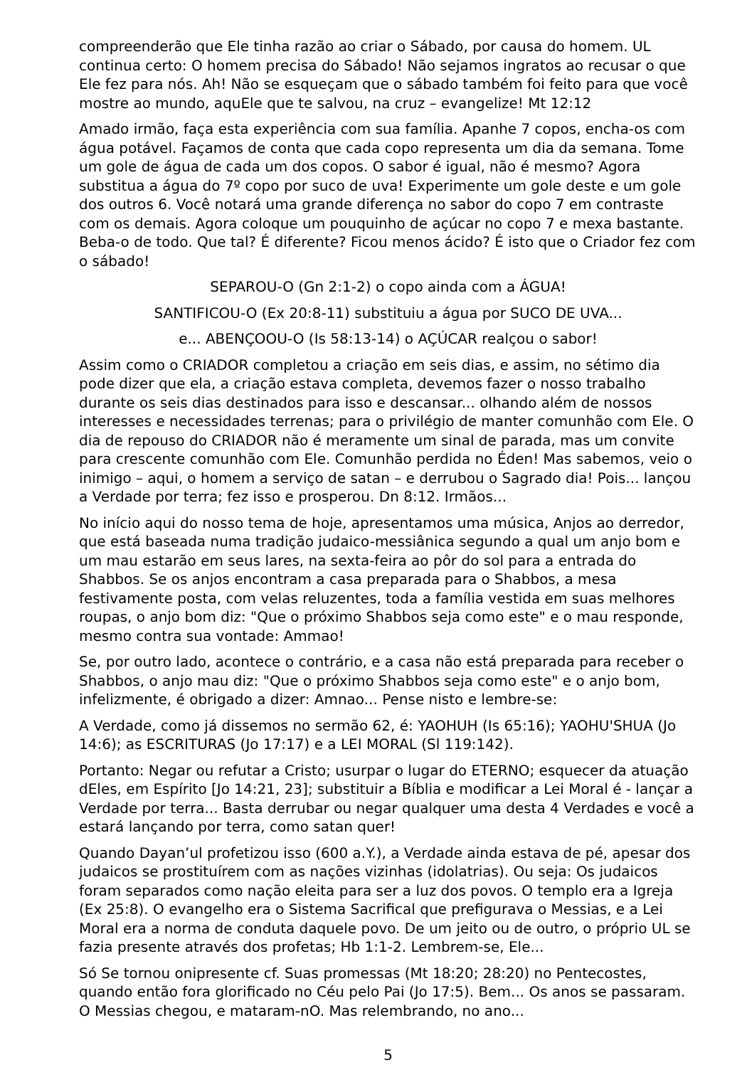compreenderão que Ele tinha razão ao criar o Sábado, por causa do homem. UL continua certo: O homem precisa do Sábado! Não sejamos ingratos ao recusar o que Ele fez para nós. Ah! Não se esqueçam que o sábado também foi feito para que você mostre ao mundo, aquEle que te salvou, na cruz – evangelize! Mt 12:12
Amado irmão, faça esta experiência com sua família. Apanhe 7 copos, encha-os com água potável. Façamos de conta que cada copo representa um dia da semana. Tome um gole de água de cada um dos copos. O sabor é igual, não é mesmo? Agora substitua a água do 7º copo por suco de uva! Experimente um gole deste e um gole dos outros 6. Você notará uma grande diferença no sabor do copo 7 em contraste com os demais. Agora coloque um pouquinho de açúcar no copo 7 e mexa bastante. Beba-o de todo. Que tal? É diferente? Ficou menos ácido? É isto que o Criador fez com o sábado!
SEPAROU-O (Gn 2:1-2) o copo ainda com a ÁGUA!
SANTIFICOU-O (Ex 20:8-11) substituiu a água por SUCO DE UVA...
e... ABENÇOOU-O (Is 58:13-14) o AÇÚCAR realçou o sabor!
Assim como o CRIADOR completou a criação em seis dias, e assim, no sétimo dia pode dizer que ela, a criação estava completa, devemos fazer o nosso trabalho durante os seis dias destinados para isso e descansar... olhando além de nossos interesses e necessidades terrenas; para o privilégio de manter comunhão com Ele. O dia de repouso do CRIADOR não é meramente um sinal de parada, mas um convite para crescente comunhão com Ele. Comunhão perdida no Éden! Mas sabemos, veio o inimigo – aqui, o homem a serviço de satan – e derrubou o Sagrado dia! Pois... lançou a Verdade por terra; fez isso e prosperou. Dn 8:12. Irmãos...
No início aqui do nosso tema de hoje, apresentamos uma música, Anjos ao derredor, que está baseada numa tradição judaico-messiânica segundo a qual um anjo bom e um mau estarão em seus lares, na sexta-feira ao pôr do sol para a entrada do Shabbos. Se os anjos encontram a casa preparada para o Shabbos, a mesa festivamente posta, com velas reluzentes, toda a família vestida em suas melhores roupas, o anjo bom diz: "Que o próximo Shabbos seja como este" e o mau responde, mesmo contra sua vontade: Ammao!
Se, por outro lado, acontece o contrário, e a casa não está preparada para receber o Shabbos, o anjo mau diz: "Que o próximo Shabbos seja como este" e o anjo bom, infelizmente, é obrigado a dizer: Amnao... Pense nisto e lembre-se:
A Verdade, como já dissemos no sermão 62, é: YAOHUH (Is 65:16); YAOHU'SHUA (Jo 14:6); as ESCRITURAS (Jo 17:17) e a LEI MORAL (Sl 119:142).
Portanto: Negar ou refutar a Cristo; usurpar o lugar do ETERNO; esquecer da atuação dEles, em Espírito [Jo 14:21, 23]; substituir a Bíblia e modificar a Lei Moral é - lançar a Verdade por terra... Basta derrubar ou negar qualquer uma desta 4 Verdades e você a estará lançando por terra, como satan quer!
Quando Dayan’ul profetizou isso (600 a.Y.), a Verdade ainda estava de pé, apesar dos judaicos se prostituírem com as nações vizinhas (idolatrias). Ou seja: Os judaicos foram separados como nação eleita para ser a luz dos povos. O templo era a Igreja (Ex 25:8). O evangelho era o Sistema Sacrifical que prefigurava o Messias, e a Lei Moral era a norma de conduta daquele povo. De um jeito ou de outro, o próprio UL se fazia presente através dos profetas; Hb 1:1-2. Lembrem-se, Ele...
Só Se tornou onipresente cf. Suas promessas (Mt 18:20; 28:20) no Pentecostes, quando então fora glorificado no Céu pelo Pai (Jo 17:5). Bem... Os anos se passaram. O Messias chegou, e mataram-nO. Mas relembrando, no ano...
5